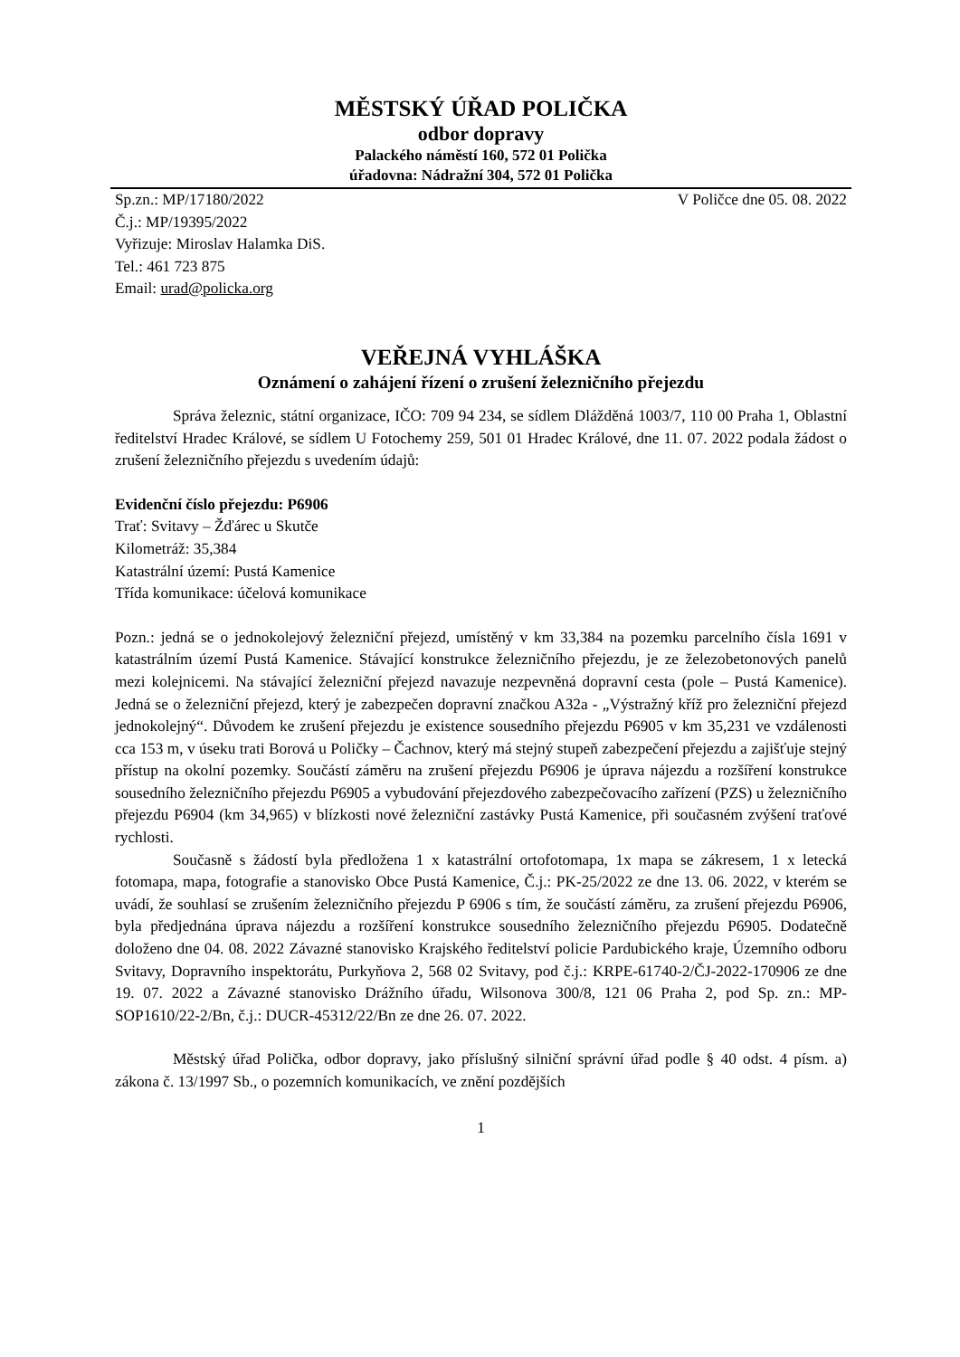MĚSTSKÝ ÚŘAD POLIČKA
odbor dopravy
Palackého náměstí 160, 572 01 Polička
úřadovna: Nádražní 304, 572 01 Polička
Sp.zn.: MP/17180/2022 V Poličce dne 05. 08. 2022
Č.j.: MP/19395/2022
Vyřizuje: Miroslav Halamka DiS.
Tel.: 461 723 875
Email: urad@policka.org
VEŘEJNÁ VYHLÁŠKA
Oznámení o zahájení řízení o zrušení železničního přejezdu
Správa železnic, státní organizace, IČO: 709 94 234, se sídlem Dlážděná 1003/7, 110 00 Praha 1, Oblastní ředitelství Hradec Králové, se sídlem U Fotochemy 259, 501 01 Hradec Králové, dne 11. 07. 2022 podala žádost o zrušení železničního přejezdu s uvedením údajů:
Evidenční číslo přejezdu: P6906
Trať: Svitavy – Žďárec u Skutče
Kilometráž: 35,384
Katastrální území: Pustá Kamenice
Třída komunikace: účelová komunikace
Pozn.: jedná se o jednokolejový železniční přejezd, umístěný v km 33,384 na pozemku parcelního čísla 1691 v katastrálním území Pustá Kamenice. Stávající konstrukce železničního přejezdu, je ze železobetonových panelů mezi kolejnicemi. Na stávající železniční přejezd navazuje nezpevněná dopravní cesta (pole – Pustá Kamenice). Jedná se o železniční přejezd, který je zabezpečen dopravní značkou A32a - „Výstražný kříž pro železniční přejezd jednokolejný“. Důvodem ke zrušení přejezdu je existence sousedního přejezdu P6905 v km 35,231 ve vzdálenosti cca 153 m, v úseku trati Borová u Poličky – Čachnov, který má stejný stupeň zabezpečení přejezdu a zajišťuje stejný přístup na okolní pozemky. Součástí záměru na zrušení přejezdu P6906 je úprava nájezdu a rozšíření konstrukce sousedního železničního přejezdu P6905 a vybudování přejezdového zabezpečovacího zařízení (PZS) u železničního přejezdu P6904 (km 34,965) v blízkosti nové železniční zastávky Pustá Kamenice, při současném zvýšení traťové rychlosti.
Současně s žádostí byla předložena 1 x katastrální ortofotomapa, 1x mapa se zákresem, 1 x letecká fotomapa, mapa, fotografie a stanovisko Obce Pustá Kamenice, Č.j.: PK-25/2022 ze dne 13. 06. 2022, v kterém se uvádí, že souhlasí se zrušením železničního přejezdu P 6906 s tím, že součástí záměru, za zrušení přejezdu P6906, byla předjednána úprava nájezdu a rozšíření konstrukce sousedního železničního přejezdu P6905. Dodatečně doloženo dne 04. 08. 2022 Závazné stanovisko Krajského ředitelství policie Pardubického kraje, Územního odboru Svitavy, Dopravního inspektorátu, Purkyňova 2, 568 02 Svitavy, pod č.j.: KRPE-61740-2/ČJ-2022-170906 ze dne 19. 07. 2022 a Závazné stanovisko Drážního úřadu, Wilsonova 300/8, 121 06 Praha 2, pod Sp. zn.: MP-SOP1610/22-2/Bn, č.j.: DUCR-45312/22/Bn ze dne 26. 07. 2022.
Městský úřad Polička, odbor dopravy, jako příslušný silniční správní úřad podle § 40 odst. 4 písm. a) zákona č. 13/1997 Sb., o pozemních komunikacích, ve znění pozdějších
1